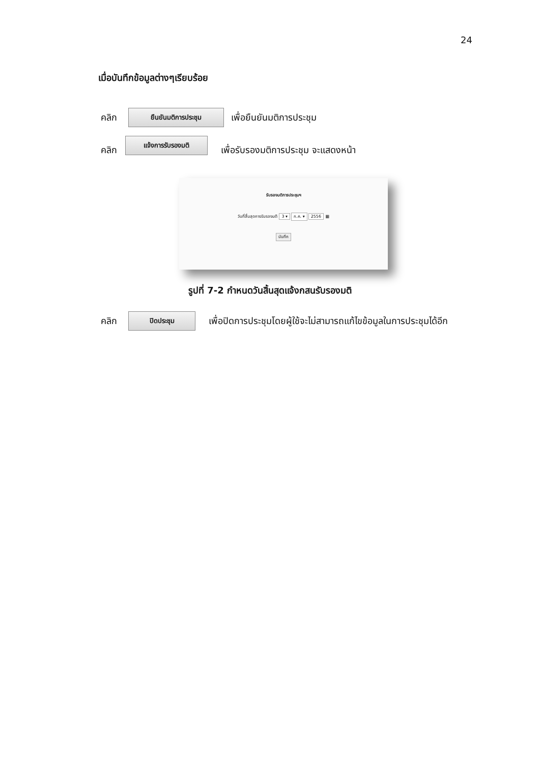24
เมื่อบันทึกข้อมูลต่างๆเรียบร้อย
คลิก ยืนยันมติการประชุม เพื่อยืนยันมติการประชุม
คลิก แจ้งการรับรองมติ เพื่อรับรองมติการประชุม จะแสดงหน้า
รับรองมติการประชุมฯ
วันที่สิ้นสุดการรับรองมติ 3 ▾ ก.ค. ▾ 2556 ▦
บันทึก
รูปที่ 7-2 กำหนดวันสิ้นสุดแจ้งกสนรับรองมติ
คลิก ปิดประชุม เพื่อปิดการประชุมโดยผู้ใช้จะไม่สามารถแก้ไขข้อมูลในการประชุมได้อีก